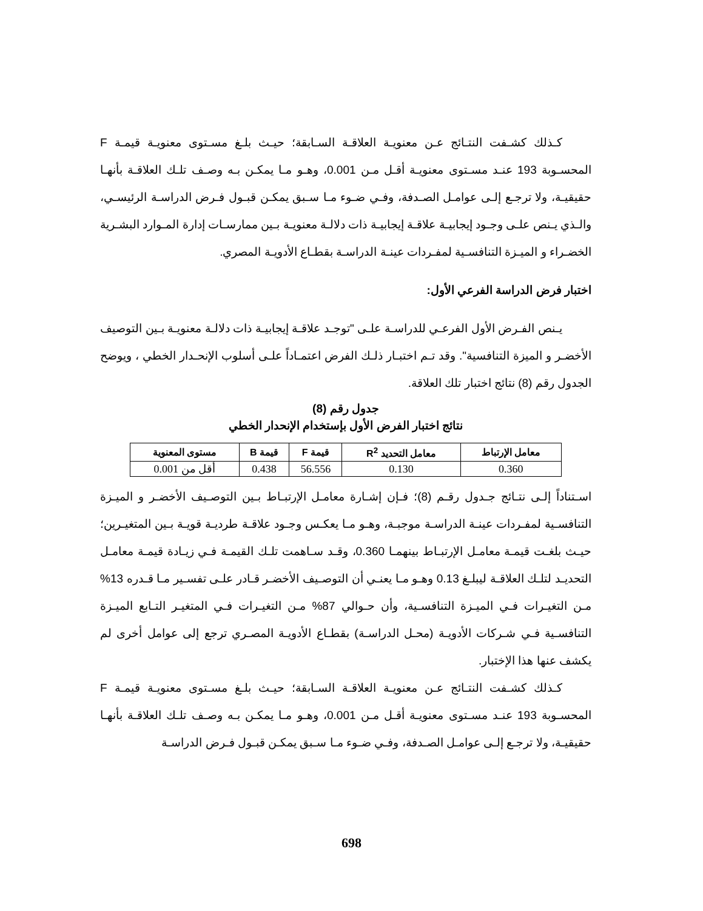كـذلك كشـفت النتـائج عـن معنويـة العلاقـة السـابقة؛ حيـث بلـغ مسـتوى معنويـة قيمـة F المحسـوبة 193 عنـد مسـتوى معنويـة أقـل مـن 0.001، وهـو مـا يمكـن بـه وصـف تلـك العلاقـة بأنهـا حقيقيـة، ولا ترجـع إلـى عوامـل الصـدفة، وفـي ضـوء مـا سـبق يمكـن قبـول فـرض الدراسـة الرئيسـي، والـذي يـنص علـى وجـود إيجابيـة علاقـة إيجابيـة ذات دلالـة معنويـة بـين ممارسـات إدارة المـوارد البشـرية الخضـراء و الميـزة التنافسـية لمفـردات عينـة الدراسـة بقطـاع الأدويـة المصري.
اختبار فرض الدراسة الفرعي الأول:
يـنص الفـرض الأول الفرعـي للدراسـة علـى "توجـد علاقـة إيجابيـة ذات دلالـة معنويـة بـين التوصيف الأخضـر و الميزة التنافسية". وقد تـم اختبـار ذلـك الفرض اعتمـاداً علـى أسلوب الإنحـدار الخطي ، ويوضح الجدول رقم (8) نتائج اختبار تلك العلاقة.
جدول رقم (8)
نتائج اختبار الفرض الأول بإستخدام الإنحدار الخطي
| معامل الإرتباط | معامل التحديد R<sup>2</sup> | قيمة F | قيمة B | مستوى المعنوية |
| --- | --- | --- | --- | --- |
| 0.360 | 0.130 | 56.556 | 0.438 | أقل من 0.001 |
اسـتناداً إلـى نتـائج جـدول رقـم (8)؛ فـإن إشـارة معامـل الإرتبـاط بـين التوصـيف الأخضـر و الميـزة التنافسـية لمفـردات عينـة الدراسـة موجبـة، وهـو مـا يعكـس وجـود علاقـة طرديـة قويـة بـين المتغيـرين؛ حيـث بلغـت قيمـة معامـل الإرتبـاط بينهمـا 0.360، وقـد سـاهمت تلـك القيمـة فـي زيـادة قيمـة معامـل التحديـد لتلـك العلاقـة ليبلـغ 0.13 وهـو مـا يعنـي أن التوصـيف الأخضـر قـادر علـى تفسـير مـا قـدره 13% مـن التغيـرات فـي الميـزة التنافسـية، وأن حـوالي 87% مـن التغيـرات فـي المتغيـر التـابع الميـزة التنافسـية فـي شـركات الأدويـة (محـل الدراسـة) بقطـاع الأدويـة المصـري ترجع إلى عوامل أخرى لم يكشف عنها هذا الإختبار.
كـذلك كشـفت النتـائج عـن معنويـة العلاقـة السـابقة؛ حيـث بلـغ مسـتوى معنويـة قيمـة F المحسـوبة 193 عنـد مسـتوى معنويـة أقـل مـن 0.001، وهـو مـا يمكـن بـه وصـف تلـك العلاقـة بأنهـا حقيقيـة، ولا ترجـع إلـى عوامـل الصـدفة، وفـي ضـوء مـا سـبق يمكـن قبـول فـرض الدراسـة
698